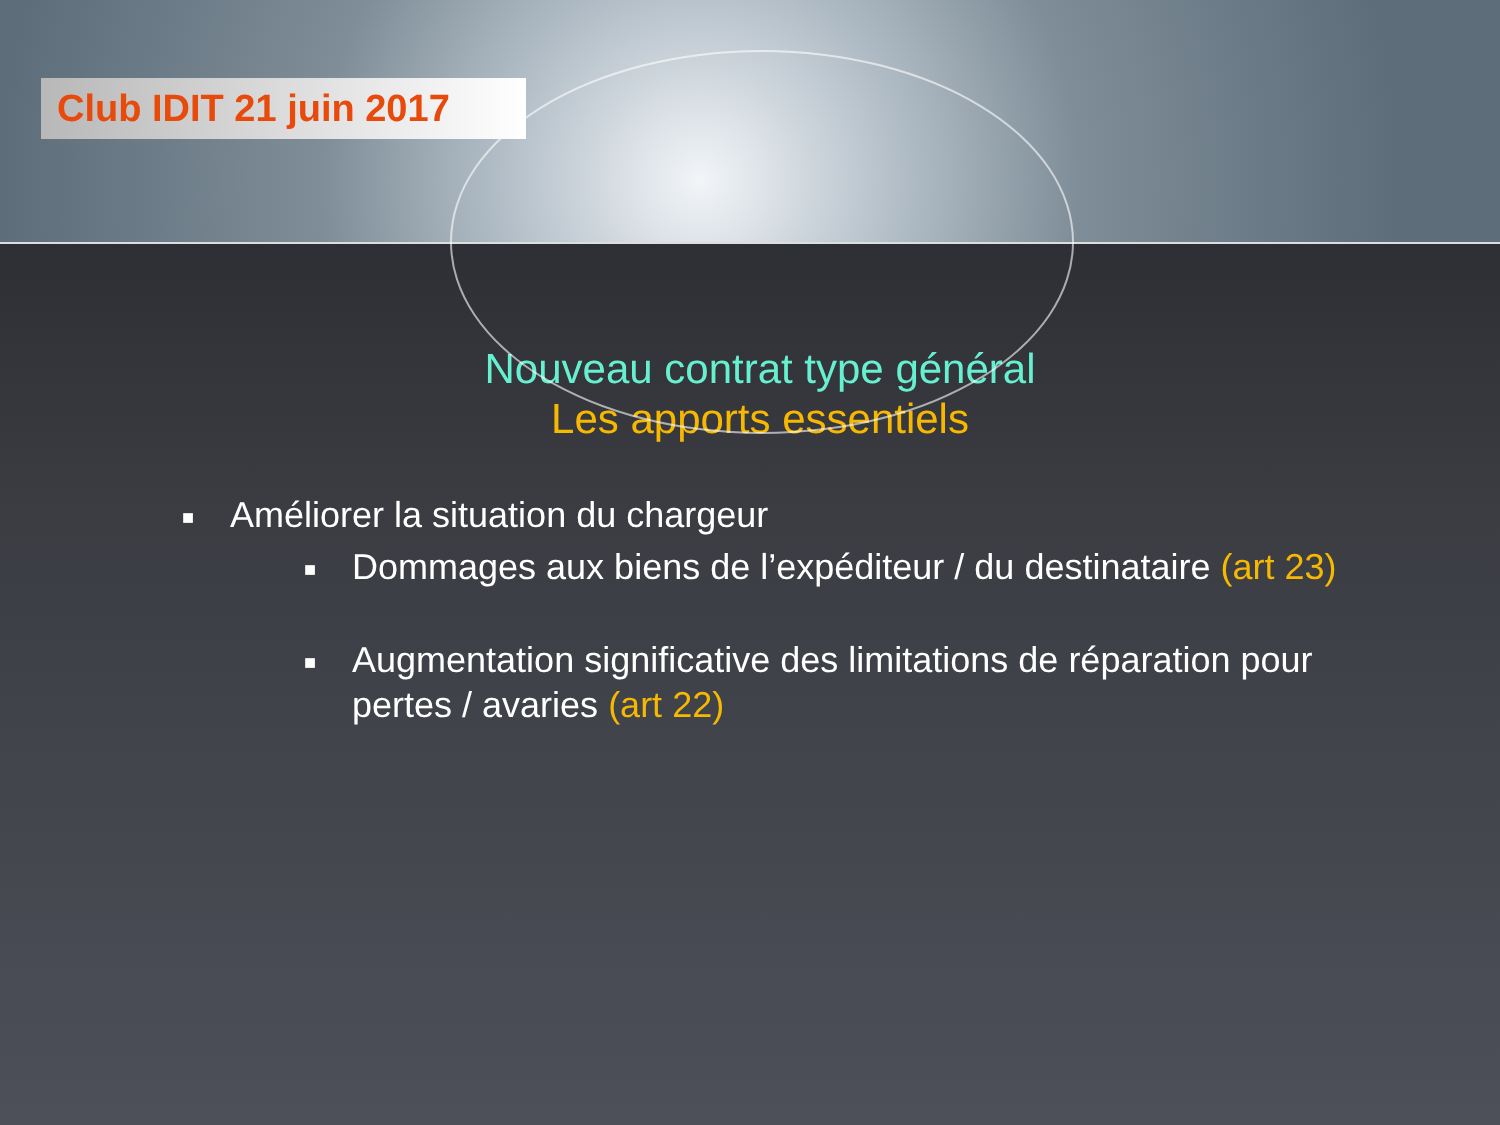Club IDIT 21 juin 2017
Nouveau contrat type général
Les apports essentiels
■ Améliorer la situation du chargeur
■ Dommages aux biens de l’expéditeur / du destinataire (art 23)
■ Augmentation significative des limitations de réparation pour pertes / avaries (art 22)